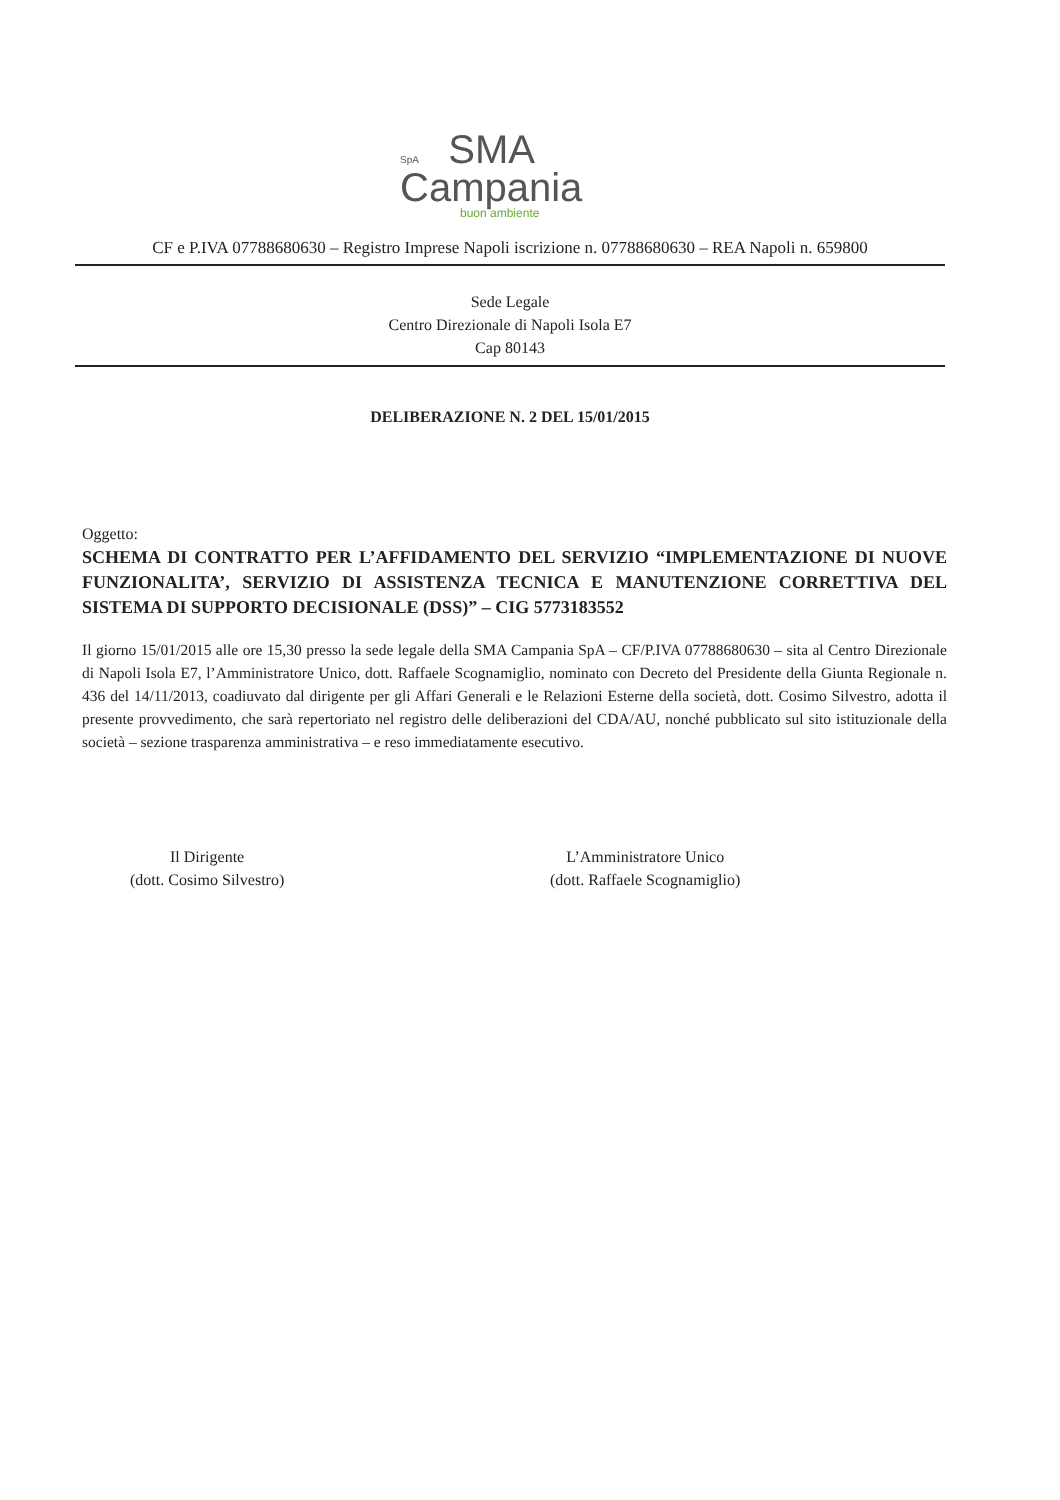SpA SMA
Campania
buon ambiente
CF e P.IVA 07788680630 – Registro Imprese Napoli iscrizione n. 07788680630 – REA Napoli n. 659800
Sede Legale
Centro Direzionale di Napoli Isola E7
Cap 80143
DELIBERAZIONE N. 2 DEL 15/01/2015
Oggetto:
SCHEMA DI CONTRATTO PER L’AFFIDAMENTO DEL SERVIZIO “IMPLEMENTAZIONE DI NUOVE FUNZIONALITA’, SERVIZIO DI ASSISTENZA TECNICA E MANUTENZIONE CORRETTIVA DEL SISTEMA DI SUPPORTO DECISIONALE (DSS)” – CIG 5773183552
Il giorno 15/01/2015 alle ore 15,30 presso la sede legale della SMA Campania SpA – CF/P.IVA 07788680630 – sita al Centro Direzionale di Napoli Isola E7, l’Amministratore Unico, dott. Raffaele Scognamiglio, nominato con Decreto del Presidente della Giunta Regionale n. 436 del 14/11/2013, coadiuvato dal dirigente per gli Affari Generali e le Relazioni Esterne della società, dott. Cosimo Silvestro, adotta il presente provvedimento, che sarà repertoriato nel registro delle deliberazioni del CDA/AU, nonché pubblicato sul sito istituzionale della società – sezione trasparenza amministrativa – e reso immediatamente esecutivo.
Il Dirigente
(dott. Cosimo Silvestro)
L’Amministratore Unico
(dott. Raffaele Scognamiglio)